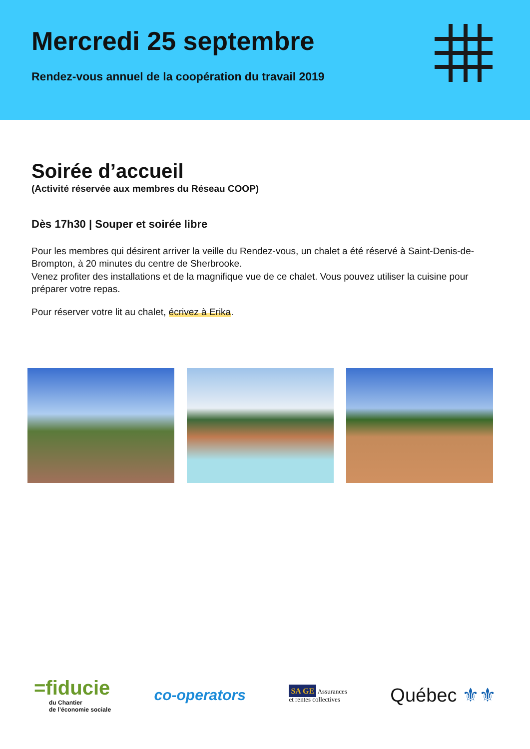Mercredi 25 septembre
Rendez-vous annuel de la coopération du travail 2019
Soirée d’accueil
(Activité réservée aux membres du Réseau COOP)
Dès 17h30 | Souper et soirée libre
Pour les membres qui désirent arriver la veille du Rendez-vous, un chalet a été réservé à Saint-Denis-de-Brompton, à 20 minutes du centre de Sherbrooke.
Venez profiter des installations et de la magnifique vue de ce chalet. Vous pouvez utiliser la cuisine pour préparer votre repas.
Pour réserver votre lit au chalet, écrivez à Erika.
=fiducie
du Chantier
de l’économie sociale
co-operators
SA GE Assurances
et rentes collectives
Québec ⚜⚜